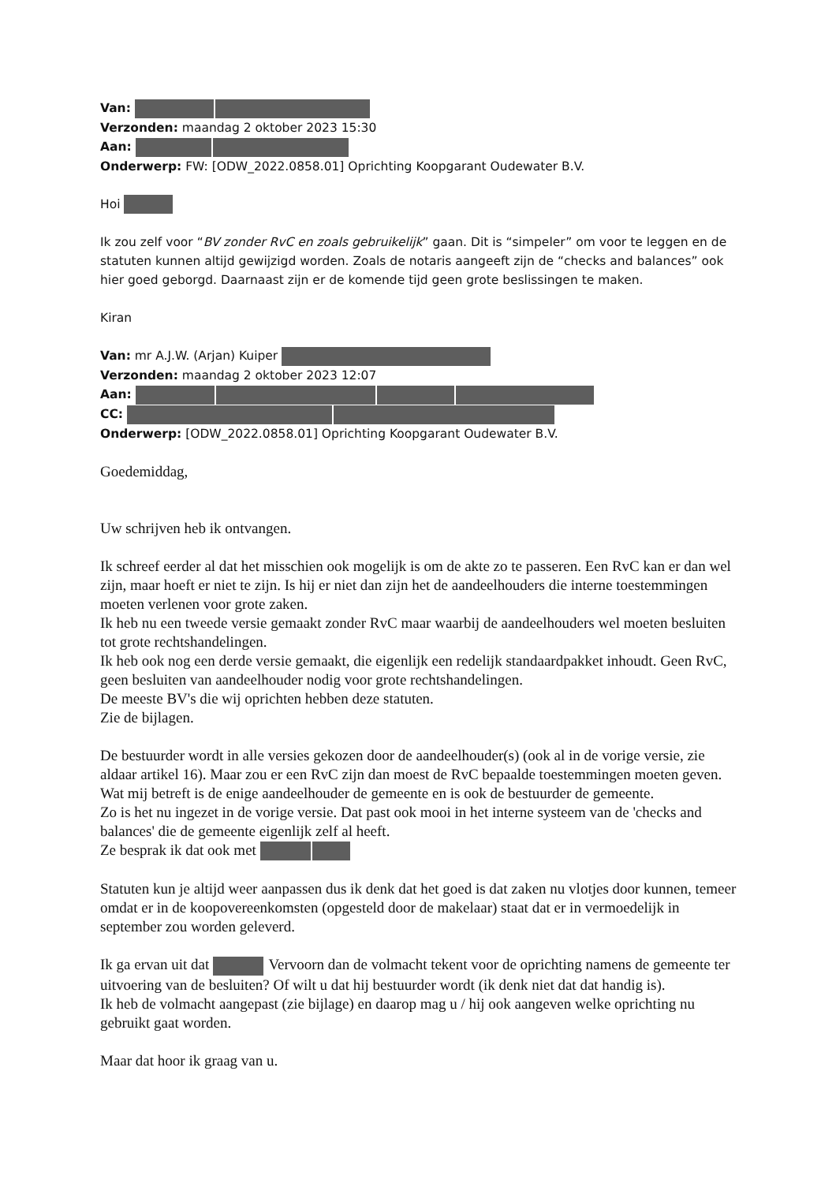Van:
Verzonden: maandag 2 oktober 2023 15:30
Aan:
Onderwerp: FW: [ODW_2022.0858.01] Oprichting Koopgarant Oudewater B.V.
Hoi
Ik zou zelf voor “BV zonder RvC en zoals gebruikelijk” gaan. Dit is “simpeler” om voor te leggen en de statuten kunnen altijd gewijzigd worden. Zoals de notaris aangeeft zijn de “checks and balances” ook hier goed geborgd. Daarnaast zijn er de komende tijd geen grote beslissingen te maken.
Kiran
Van: mr A.J.W. (Arjan) Kuiper
Verzonden: maandag 2 oktober 2023 12:07
Aan:
CC:
Onderwerp: [ODW_2022.0858.01] Oprichting Koopgarant Oudewater B.V.
Goedemiddag,
Uw schrijven heb ik ontvangen.
Ik schreef eerder al dat het misschien ook mogelijk is om de akte zo te passeren. Een RvC kan er dan wel zijn, maar hoeft er niet te zijn. Is hij er niet dan zijn het de aandeelhouders die interne toestemmingen moeten verlenen voor grote zaken.
Ik heb nu een tweede versie gemaakt zonder RvC maar waarbij de aandeelhouders wel moeten besluiten tot grote rechtshandelingen.
Ik heb ook nog een derde versie gemaakt, die eigenlijk een redelijk standaardpakket inhoudt. Geen RvC, geen besluiten van aandeelhouder nodig voor grote rechtshandelingen.
De meeste BV's die wij oprichten hebben deze statuten.
Zie de bijlagen.
De bestuurder wordt in alle versies gekozen door de aandeelhouder(s) (ook al in de vorige versie, zie aldaar artikel 16). Maar zou er een RvC zijn dan moest de RvC bepaalde toestemmingen moeten geven.
Wat mij betreft is de enige aandeelhouder de gemeente en is ook de bestuurder de gemeente.
Zo is het nu ingezet in de vorige versie. Dat past ook mooi in het interne systeem van de 'checks and balances' die de gemeente eigenlijk zelf al heeft.
Ze besprak ik dat ook met
Statuten kun je altijd weer aanpassen dus ik denk dat het goed is dat zaken nu vlotjes door kunnen, temeer omdat er in de koopovereenkomsten (opgesteld door de makelaar) staat dat er in vermoedelijk in september zou worden geleverd.
Ik ga ervan uit dat Vervoorn dan de volmacht tekent voor de oprichting namens de gemeente ter uitvoering van de besluiten? Of wilt u dat hij bestuurder wordt (ik denk niet dat dat handig is).
Ik heb de volmacht aangepast (zie bijlage) en daarop mag u / hij ook aangeven welke oprichting nu gebruikt gaat worden.
Maar dat hoor ik graag van u.